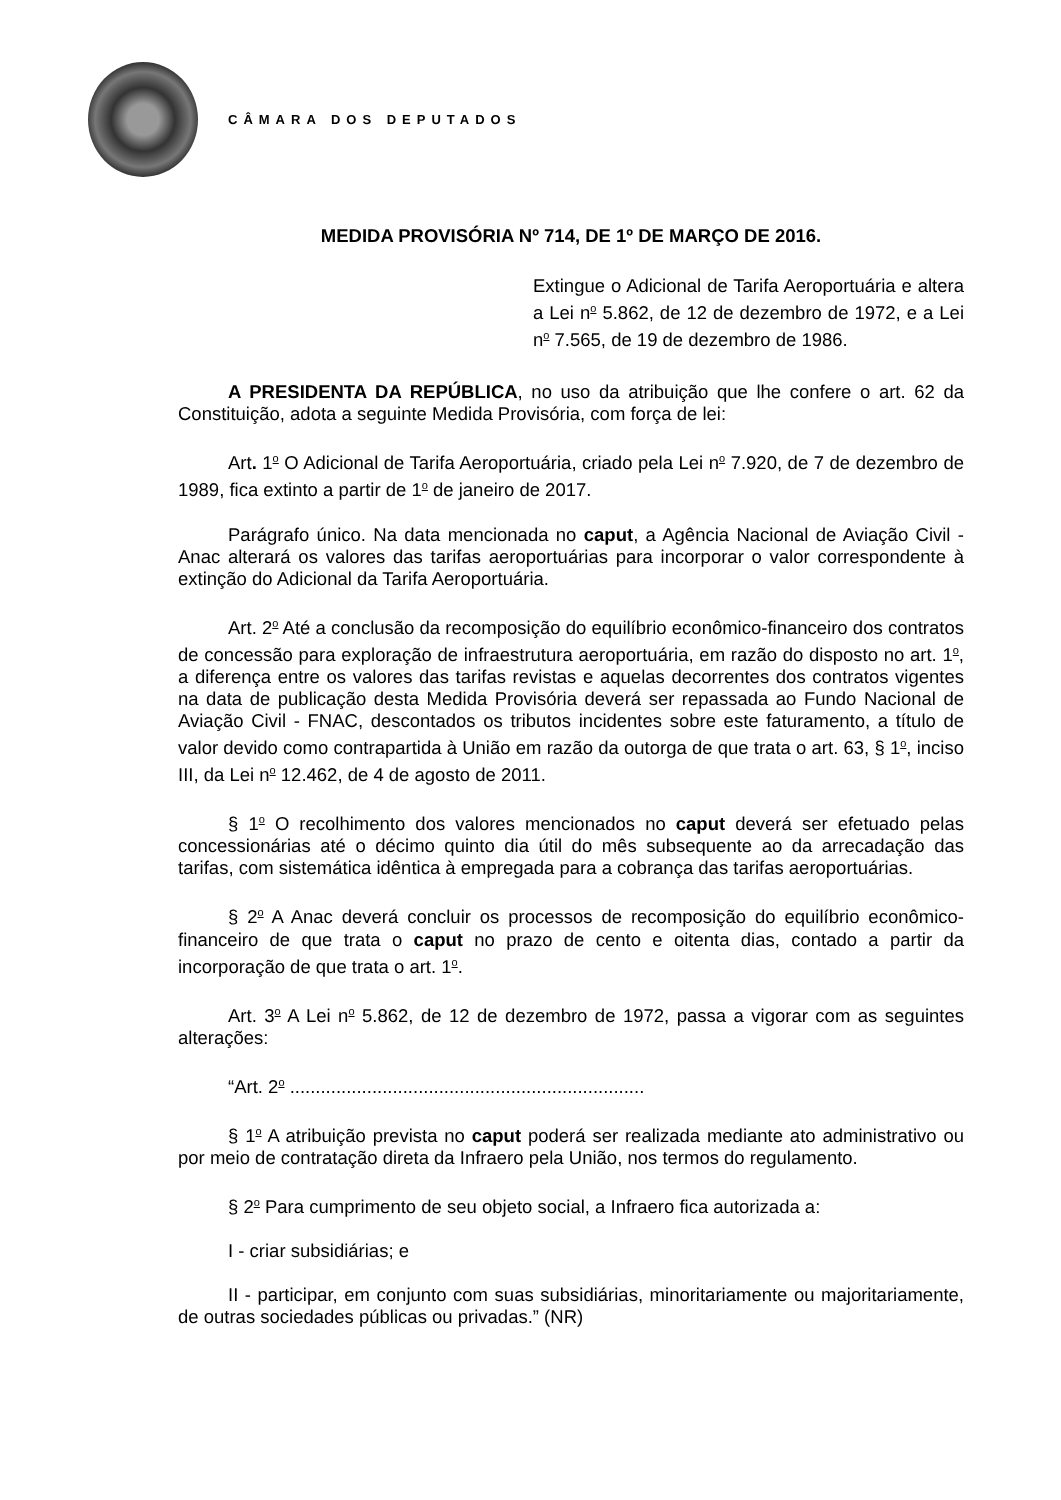CÂMARA DOS DEPUTADOS
MEDIDA PROVISÓRIA Nº 714, DE 1º DE MARÇO DE 2016.
Extingue o Adicional de Tarifa Aeroportuária e altera a Lei n<sup>o</sup> 5.862, de 12 de dezembro de 1972, e a Lei n<sup>o</sup> 7.565, de 19 de dezembro de 1986.
A PRESIDENTA DA REPÚBLICA, no uso da atribuição que lhe confere o art. 62 da Constituição, adota a seguinte Medida Provisória, com força de lei:
Art. 1<sup>o</sup> O Adicional de Tarifa Aeroportuária, criado pela Lei n<sup>o</sup> 7.920, de 7 de dezembro de 1989, fica extinto a partir de 1<sup>o</sup> de janeiro de 2017.
Parágrafo único. Na data mencionada no caput, a Agência Nacional de Aviação Civil - Anac alterará os valores das tarifas aeroportuárias para incorporar o valor correspondente à extinção do Adicional da Tarifa Aeroportuária.
Art. 2<sup>o</sup> Até a conclusão da recomposição do equilíbrio econômico-financeiro dos contratos de concessão para exploração de infraestrutura aeroportuária, em razão do disposto no art. 1<sup>o</sup>, a diferença entre os valores das tarifas revistas e aquelas decorrentes dos contratos vigentes na data de publicação desta Medida Provisória deverá ser repassada ao Fundo Nacional de Aviação Civil - FNAC, descontados os tributos incidentes sobre este faturamento, a título de valor devido como contrapartida à União em razão da outorga de que trata o art. 63, § 1<sup>o</sup>, inciso III, da Lei n<sup>o</sup> 12.462, de 4 de agosto de 2011.
§ 1<sup>o</sup> O recolhimento dos valores mencionados no caput deverá ser efetuado pelas concessionárias até o décimo quinto dia útil do mês subsequente ao da arrecadação das tarifas, com sistemática idêntica à empregada para a cobrança das tarifas aeroportuárias.
§ 2<sup>o</sup> A Anac deverá concluir os processos de recomposição do equilíbrio econômico-financeiro de que trata o caput no prazo de cento e oitenta dias, contado a partir da incorporação de que trata o art. 1<sup>o</sup>.
Art. 3<sup>o</sup> A Lei n<sup>o</sup> 5.862, de 12 de dezembro de 1972, passa a vigorar com as seguintes alterações:
“Art. 2<sup>o</sup> .....................................................................
§ 1<sup>o</sup> A atribuição prevista no caput poderá ser realizada mediante ato administrativo ou por meio de contratação direta da Infraero pela União, nos termos do regulamento.
§ 2<sup>o</sup> Para cumprimento de seu objeto social, a Infraero fica autorizada a:
I - criar subsidiárias; e
II - participar, em conjunto com suas subsidiárias, minoritariamente ou majoritariamente, de outras sociedades públicas ou privadas.” (NR)